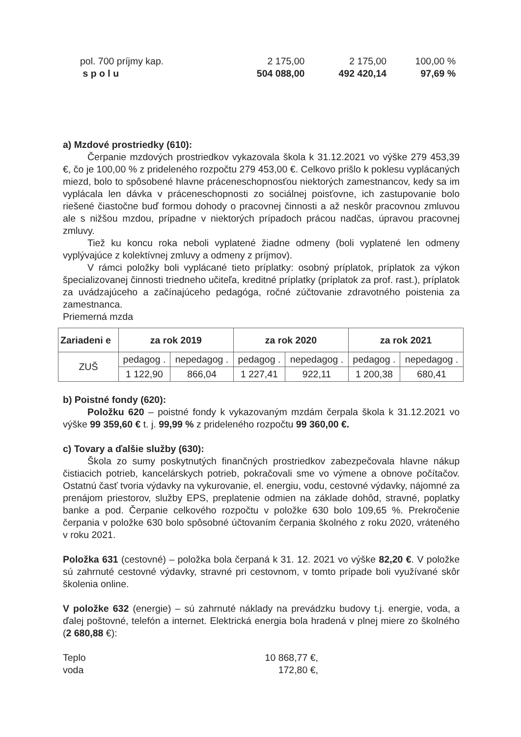| pol. 700 príjmy kap. | 2 175,00 | 2 175,00 | 100,00 % |
| s p o l u | 504 088,00 | 492 420,14 | 97,69 % |
a) Mzdové prostriedky (610):
Čerpanie mzdových prostriedkov vykazovala škola k 31.12.2021 vo výške 279 453,39 €, čo je 100,00 % z prideleného rozpočtu 279 453,00 €. Celkovo prišlo k poklesu vyplácaných miezd, bolo to spôsobené hlavne práceneschopnosťou niektorých zamestnancov, kedy sa im vyplácala len dávka v práceneschopnosti zo sociálnej poisťovne, ich zastupovanie bolo riešené čiastočne buď formou dohody o pracovnej činnosti a až neskôr pracovnou zmluvou ale s nižšou mzdou, prípadne v niektorých prípadoch prácou nadčas, úpravou pracovnej zmluvy.
Tiež ku koncu roka neboli vyplatené žiadne odmeny (boli vyplatené len odmeny vyplývajúce z kolektívnej zmluvy a odmeny z príjmov).
V rámci položky boli vyplácané tieto príplatky: osobný príplatok, príplatok za výkon špecializovanej činnosti triedneho učiteľa, kreditné príplatky (príplatok za prof. rast.), príplatok za uvádzajúceho a začínajúceho pedagóga, ročné zúčtovanie zdravotného poistenia za zamestnanca.
Priemerná mzda
| Zariadeni e | za rok 2019 | | za rok 2020 | | za rok 2021 | |
| ZUŠ | pedagog . | nepedagog . | pedagog . | nepedagog . | pedagog . | nepedagog . |
| | 1 122,90 | 866,04 | 1 227,41 | 922,11 | 1 200,38 | 680,41 |
b) Poistné fondy (620):
Položku 620 – poistné fondy k vykazovaným mzdám čerpala škola k 31.12.2021 vo výške 99 359,60 € t. j. 99,99 % z prideleného rozpočtu 99 360,00 €.
c) Tovary a ďalšie služby (630):
Škola zo sumy poskytnutých finančných prostriedkov zabezpečovala hlavne nákup čistiacich potrieb, kancelárskych potrieb, pokračovali sme vo výmene a obnove počítačov. Ostatnú časť tvoria výdavky na vykurovanie, el. energiu, vodu, cestovné výdavky, nájomné za prenájom priestorov, služby EPS, preplatenie odmien na základe dohôd, stravné, poplatky banke a pod. Čerpanie celkového rozpočtu v položke 630 bolo 109,65 %. Prekročenie čerpania v položke 630 bolo spôsobné účtovaním čerpania školného z roku 2020, vráteného v roku 2021.
Položka 631 (cestovné) – položka bola čerpaná k 31. 12. 2021 vo výške 82,20 €. V položke sú zahrnuté cestovné výdavky, stravné pri cestovnom, v tomto prípade boli využívané skôr školenia online.
V položke 632 (energie) – sú zahrnuté náklady na prevádzku budovy t.j. energie, voda, a ďalej poštovné, telefón a internet. Elektrická energia bola hradená v plnej miere zo školného (2 680,88 €):
| Teplo | 10 868,77 €, |
| voda | 172,80 €, |